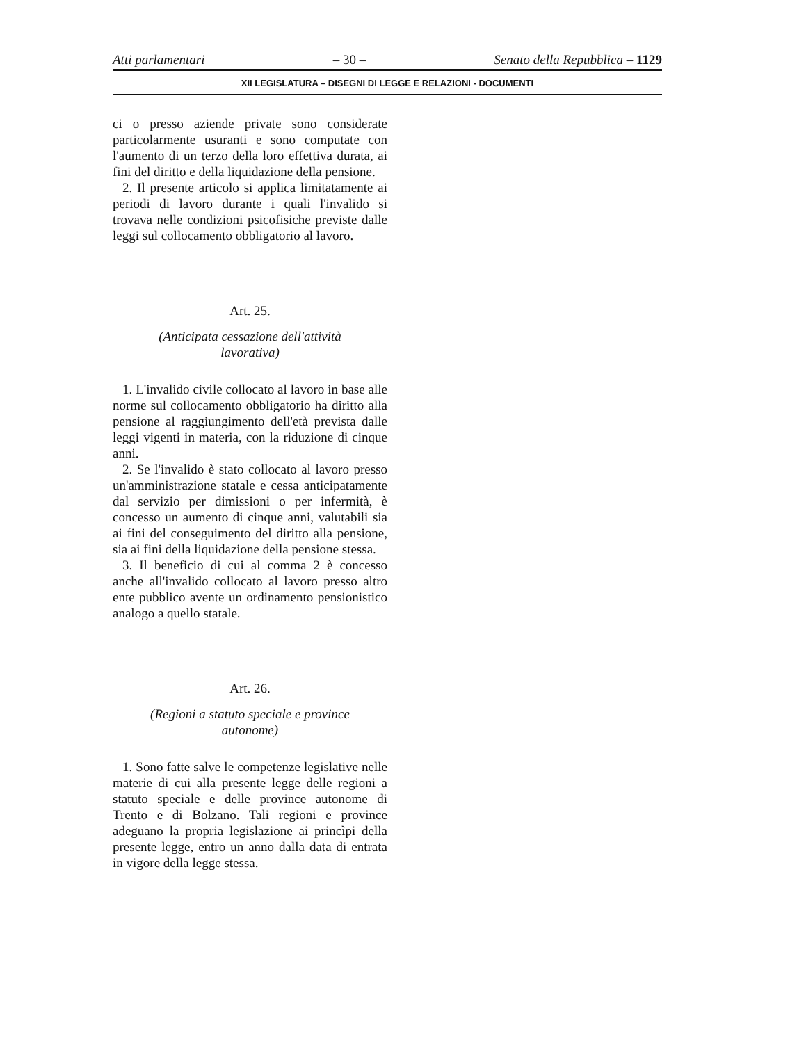Atti parlamentari – 30 – Senato della Repubblica – 1129
XII LEGISLATURA – DISEGNI DI LEGGE E RELAZIONI - DOCUMENTI
ci o presso aziende private sono considerate particolarmente usuranti e sono computate con l'aumento di un terzo della loro effettiva durata, ai fini del diritto e della liquidazione della pensione.
2. Il presente articolo si applica limitatamente ai periodi di lavoro durante i quali l'invalido si trovava nelle condizioni psicofisiche previste dalle leggi sul collocamento obbligatorio al lavoro.
Art. 25.
(Anticipata cessazione dell'attività
lavorativa)
1. L'invalido civile collocato al lavoro in base alle norme sul collocamento obbligatorio ha diritto alla pensione al raggiungimento dell'età prevista dalle leggi vigenti in materia, con la riduzione di cinque anni.
2. Se l'invalido è stato collocato al lavoro presso un'amministrazione statale e cessa anticipatamente dal servizio per dimissioni o per infermità, è concesso un aumento di cinque anni, valutabili sia ai fini del conseguimento del diritto alla pensione, sia ai fini della liquidazione della pensione stessa.
3. Il beneficio di cui al comma 2 è concesso anche all'invalido collocato al lavoro presso altro ente pubblico avente un ordinamento pensionistico analogo a quello statale.
Art. 26.
(Regioni a statuto speciale e province
autonome)
1. Sono fatte salve le competenze legislative nelle materie di cui alla presente legge delle regioni a statuto speciale e delle province autonome di Trento e di Bolzano. Tali regioni e province adeguano la propria legislazione ai princìpi della presente legge, entro un anno dalla data di entrata in vigore della legge stessa.